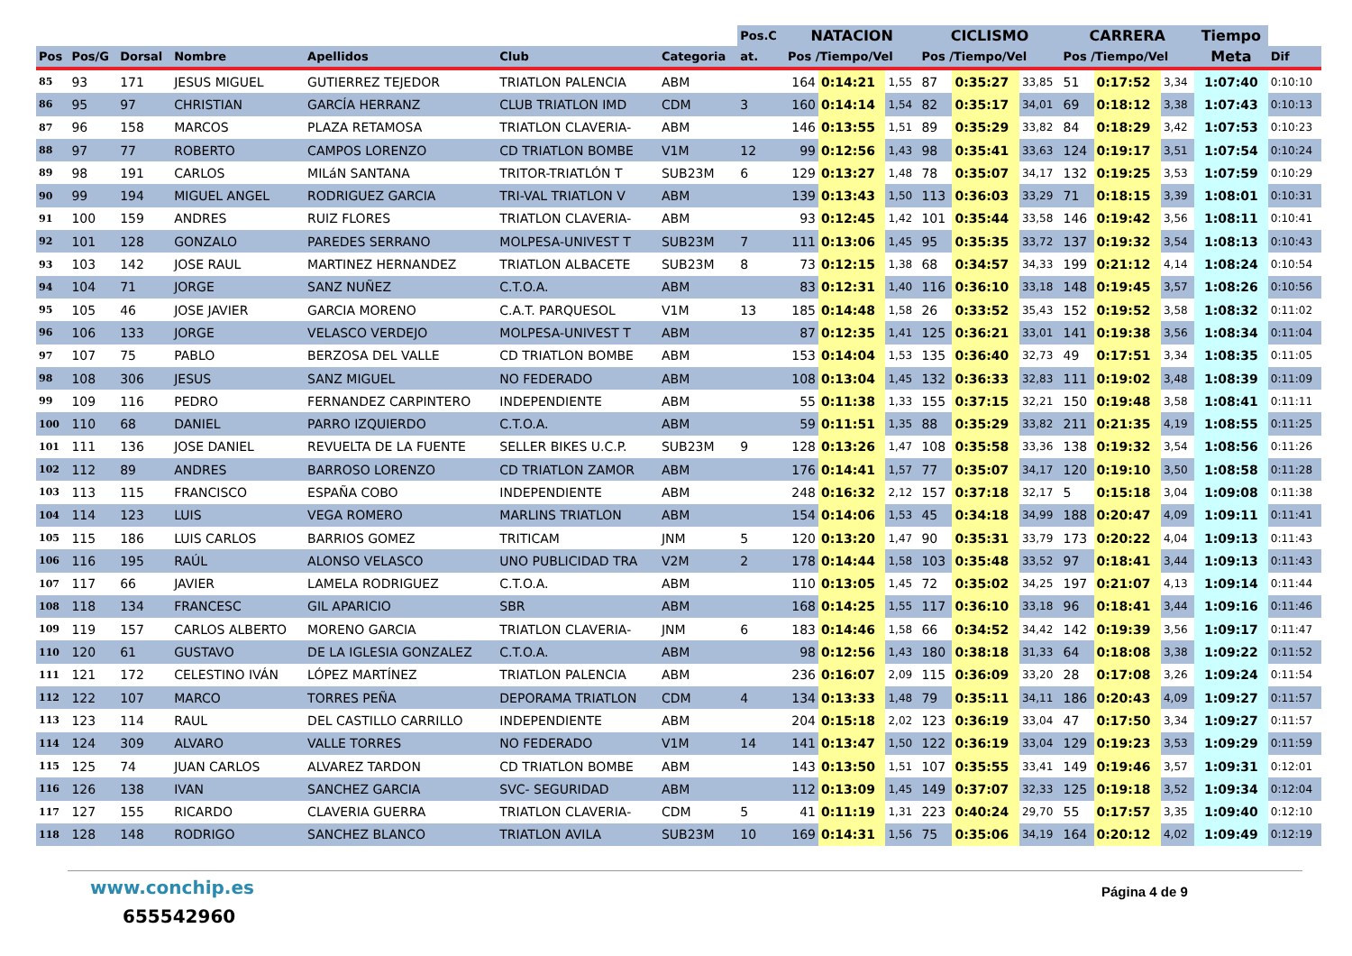| | | | | | | | Pos.C | NATACION | | | CICLISMO | | | CARRERA | | | Tiempo | |
| --- | --- | --- | --- | --- | --- | --- | --- | --- | --- | --- | --- | --- | --- | --- | --- | --- | --- | --- |
| Pos | Pos/G | Dorsal | Nombre | Apellidos | Club | Categoria | at. | Pos /Tiempo/Vel | | | Pos /Tiempo/Vel | | | Pos /Tiempo/Vel | | | Meta | Dif |
| 85 | 93 | 171 | JESUS MIGUEL | GUTIERREZ TEJEDOR | TRIATLON PALENCIA | ABM | | 164 | 0:14:21 | 1,55 | 87 | 0:35:27 | 33,85 | 51 | 0:17:52 | 3,34 | 1:07:40 | 0:10:10 |
| 86 | 95 | 97 | CHRISTIAN | GARCÍA HERRANZ | CLUB TRIATLON IMD | CDM | 3 | 160 | 0:14:14 | 1,54 | 82 | 0:35:17 | 34,01 | 69 | 0:18:12 | 3,38 | 1:07:43 | 0:10:13 |
| 87 | 96 | 158 | MARCOS | PLAZA RETAMOSA | TRIATLON CLAVERIA- | ABM | | 146 | 0:13:55 | 1,51 | 89 | 0:35:29 | 33,82 | 84 | 0:18:29 | 3,42 | 1:07:53 | 0:10:23 |
| 88 | 97 | 77 | ROBERTO | CAMPOS LORENZO | CD TRIATLON BOMBE | V1M | 12 | 99 | 0:12:56 | 1,43 | 98 | 0:35:41 | 33,63 | 124 | 0:19:17 | 3,51 | 1:07:54 | 0:10:24 |
| 89 | 98 | 191 | CARLOS | MILáN SANTANA | TRITOR-TRIATLÓN T | SUB23M | 6 | 129 | 0:13:27 | 1,48 | 78 | 0:35:07 | 34,17 | 132 | 0:19:25 | 3,53 | 1:07:59 | 0:10:29 |
| 90 | 99 | 194 | MIGUEL ANGEL | RODRIGUEZ GARCIA | TRI-VAL TRIATLON V | ABM | | 139 | 0:13:43 | 1,50 | 113 | 0:36:03 | 33,29 | 71 | 0:18:15 | 3,39 | 1:08:01 | 0:10:31 |
| 91 | 100 | 159 | ANDRES | RUIZ FLORES | TRIATLON CLAVERIA- | ABM | | 93 | 0:12:45 | 1,42 | 101 | 0:35:44 | 33,58 | 146 | 0:19:42 | 3,56 | 1:08:11 | 0:10:41 |
| 92 | 101 | 128 | GONZALO | PAREDES SERRANO | MOLPESA-UNIVEST T | SUB23M | 7 | 111 | 0:13:06 | 1,45 | 95 | 0:35:35 | 33,72 | 137 | 0:19:32 | 3,54 | 1:08:13 | 0:10:43 |
| 93 | 103 | 142 | JOSE RAUL | MARTINEZ HERNANDEZ | TRIATLON ALBACETE | SUB23M | 8 | 73 | 0:12:15 | 1,38 | 68 | 0:34:57 | 34,33 | 199 | 0:21:12 | 4,14 | 1:08:24 | 0:10:54 |
| 94 | 104 | 71 | JORGE | SANZ NUÑEZ | C.T.O.A. | ABM | | 83 | 0:12:31 | 1,40 | 116 | 0:36:10 | 33,18 | 148 | 0:19:45 | 3,57 | 1:08:26 | 0:10:56 |
| 95 | 105 | 46 | JOSE JAVIER | GARCIA MORENO | C.A.T. PARQUESOL | V1M | 13 | 185 | 0:14:48 | 1,58 | 26 | 0:33:52 | 35,43 | 152 | 0:19:52 | 3,58 | 1:08:32 | 0:11:02 |
| 96 | 106 | 133 | JORGE | VELASCO VERDEJO | MOLPESA-UNIVEST T | ABM | | 87 | 0:12:35 | 1,41 | 125 | 0:36:21 | 33,01 | 141 | 0:19:38 | 3,56 | 1:08:34 | 0:11:04 |
| 97 | 107 | 75 | PABLO | BERZOSA DEL VALLE | CD TRIATLON BOMBE | ABM | | 153 | 0:14:04 | 1,53 | 135 | 0:36:40 | 32,73 | 49 | 0:17:51 | 3,34 | 1:08:35 | 0:11:05 |
| 98 | 108 | 306 | JESUS | SANZ MIGUEL | NO FEDERADO | ABM | | 108 | 0:13:04 | 1,45 | 132 | 0:36:33 | 32,83 | 111 | 0:19:02 | 3,48 | 1:08:39 | 0:11:09 |
| 99 | 109 | 116 | PEDRO | FERNANDEZ CARPINTERO | INDEPENDIENTE | ABM | | 55 | 0:11:38 | 1,33 | 155 | 0:37:15 | 32,21 | 150 | 0:19:48 | 3,58 | 1:08:41 | 0:11:11 |
| 100 | 110 | 68 | DANIEL | PARRO IZQUIERDO | C.T.O.A. | ABM | | 59 | 0:11:51 | 1,35 | 88 | 0:35:29 | 33,82 | 211 | 0:21:35 | 4,19 | 1:08:55 | 0:11:25 |
| 101 | 111 | 136 | JOSE DANIEL | REVUELTA DE LA FUENTE | SELLER BIKES U.C.P. | SUB23M | 9 | 128 | 0:13:26 | 1,47 | 108 | 0:35:58 | 33,36 | 138 | 0:19:32 | 3,54 | 1:08:56 | 0:11:26 |
| 102 | 112 | 89 | ANDRES | BARROSO LORENZO | CD TRIATLON ZAMOR | ABM | | 176 | 0:14:41 | 1,57 | 77 | 0:35:07 | 34,17 | 120 | 0:19:10 | 3,50 | 1:08:58 | 0:11:28 |
| 103 | 113 | 115 | FRANCISCO | ESPAÑA COBO | INDEPENDIENTE | ABM | | 248 | 0:16:32 | 2,12 | 157 | 0:37:18 | 32,17 | 5 | 0:15:18 | 3,04 | 1:09:08 | 0:11:38 |
| 104 | 114 | 123 | LUIS | VEGA ROMERO | MARLINS TRIATLON | ABM | | 154 | 0:14:06 | 1,53 | 45 | 0:34:18 | 34,99 | 188 | 0:20:47 | 4,09 | 1:09:11 | 0:11:41 |
| 105 | 115 | 186 | LUIS CARLOS | BARRIOS GOMEZ | TRITICAM | JNM | 5 | 120 | 0:13:20 | 1,47 | 90 | 0:35:31 | 33,79 | 173 | 0:20:22 | 4,04 | 1:09:13 | 0:11:43 |
| 106 | 116 | 195 | RAÚL | ALONSO VELASCO | UNO PUBLICIDAD TRA | V2M | 2 | 178 | 0:14:44 | 1,58 | 103 | 0:35:48 | 33,52 | 97 | 0:18:41 | 3,44 | 1:09:13 | 0:11:43 |
| 107 | 117 | 66 | JAVIER | LAMELA RODRIGUEZ | C.T.O.A. | ABM | | 110 | 0:13:05 | 1,45 | 72 | 0:35:02 | 34,25 | 197 | 0:21:07 | 4,13 | 1:09:14 | 0:11:44 |
| 108 | 118 | 134 | FRANCESC | GIL APARICIO | SBR | ABM | | 168 | 0:14:25 | 1,55 | 117 | 0:36:10 | 33,18 | 96 | 0:18:41 | 3,44 | 1:09:16 | 0:11:46 |
| 109 | 119 | 157 | CARLOS ALBERTO | MORENO GARCIA | TRIATLON CLAVERIA- | JNM | 6 | 183 | 0:14:46 | 1,58 | 66 | 0:34:52 | 34,42 | 142 | 0:19:39 | 3,56 | 1:09:17 | 0:11:47 |
| 110 | 120 | 61 | GUSTAVO | DE LA IGLESIA GONZALEZ | C.T.O.A. | ABM | | 98 | 0:12:56 | 1,43 | 180 | 0:38:18 | 31,33 | 64 | 0:18:08 | 3,38 | 1:09:22 | 0:11:52 |
| 111 | 121 | 172 | CELESTINO IVÁN | LÓPEZ MARTÍNEZ | TRIATLON PALENCIA | ABM | | 236 | 0:16:07 | 2,09 | 115 | 0:36:09 | 33,20 | 28 | 0:17:08 | 3,26 | 1:09:24 | 0:11:54 |
| 112 | 122 | 107 | MARCO | TORRES PEÑA | DEPORAMA TRIATLON | CDM | 4 | 134 | 0:13:33 | 1,48 | 79 | 0:35:11 | 34,11 | 186 | 0:20:43 | 4,09 | 1:09:27 | 0:11:57 |
| 113 | 123 | 114 | RAUL | DEL CASTILLO CARRILLO | INDEPENDIENTE | ABM | | 204 | 0:15:18 | 2,02 | 123 | 0:36:19 | 33,04 | 47 | 0:17:50 | 3,34 | 1:09:27 | 0:11:57 |
| 114 | 124 | 309 | ALVARO | VALLE TORRES | NO FEDERADO | V1M | 14 | 141 | 0:13:47 | 1,50 | 122 | 0:36:19 | 33,04 | 129 | 0:19:23 | 3,53 | 1:09:29 | 0:11:59 |
| 115 | 125 | 74 | JUAN CARLOS | ALVAREZ TARDON | CD TRIATLON BOMBE | ABM | | 143 | 0:13:50 | 1,51 | 107 | 0:35:55 | 33,41 | 149 | 0:19:46 | 3,57 | 1:09:31 | 0:12:01 |
| 116 | 126 | 138 | IVAN | SANCHEZ GARCIA | SVC- SEGURIDAD | ABM | | 112 | 0:13:09 | 1,45 | 149 | 0:37:07 | 32,33 | 125 | 0:19:18 | 3,52 | 1:09:34 | 0:12:04 |
| 117 | 127 | 155 | RICARDO | CLAVERIA GUERRA | TRIATLON CLAVERIA- | CDM | 5 | 41 | 0:11:19 | 1,31 | 223 | 0:40:24 | 29,70 | 55 | 0:17:57 | 3,35 | 1:09:40 | 0:12:10 |
| 118 | 128 | 148 | RODRIGO | SANCHEZ BLANCO | TRIATLON AVILA | SUB23M | 10 | 169 | 0:14:31 | 1,56 | 75 | 0:35:06 | 34,19 | 164 | 0:20:12 | 4,02 | 1:09:49 | 0:12:19 |
www.conchip.es
655542960
Página 4 de 9